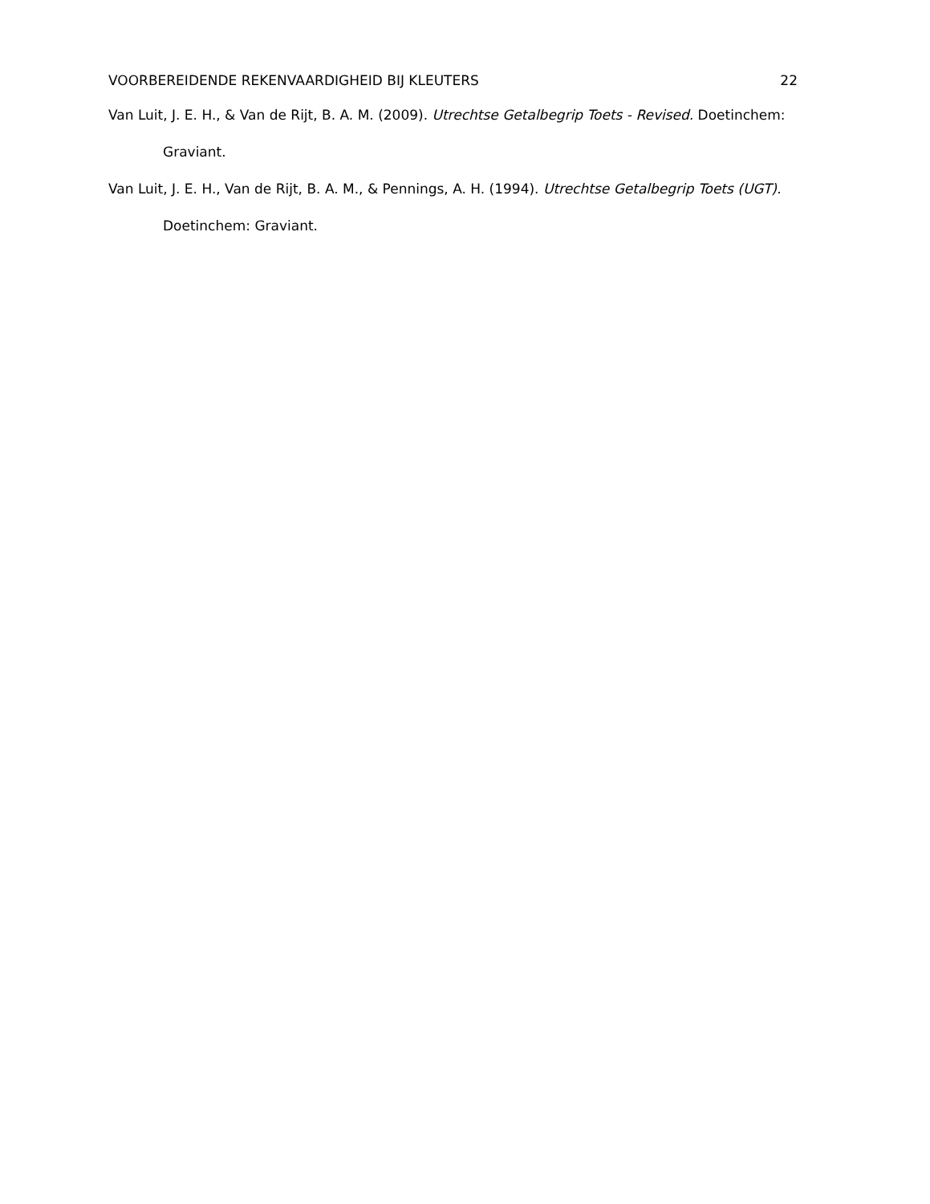VOORBEREIDENDE REKENVAARDIGHEID BIJ KLEUTERS 22
Van Luit, J. E. H., & Van de Rijt, B. A. M. (2009). Utrechtse Getalbegrip Toets - Revised. Doetinchem: Graviant.
Van Luit, J. E. H., Van de Rijt, B. A. M., & Pennings, A. H. (1994). Utrechtse Getalbegrip Toets (UGT). Doetinchem: Graviant.